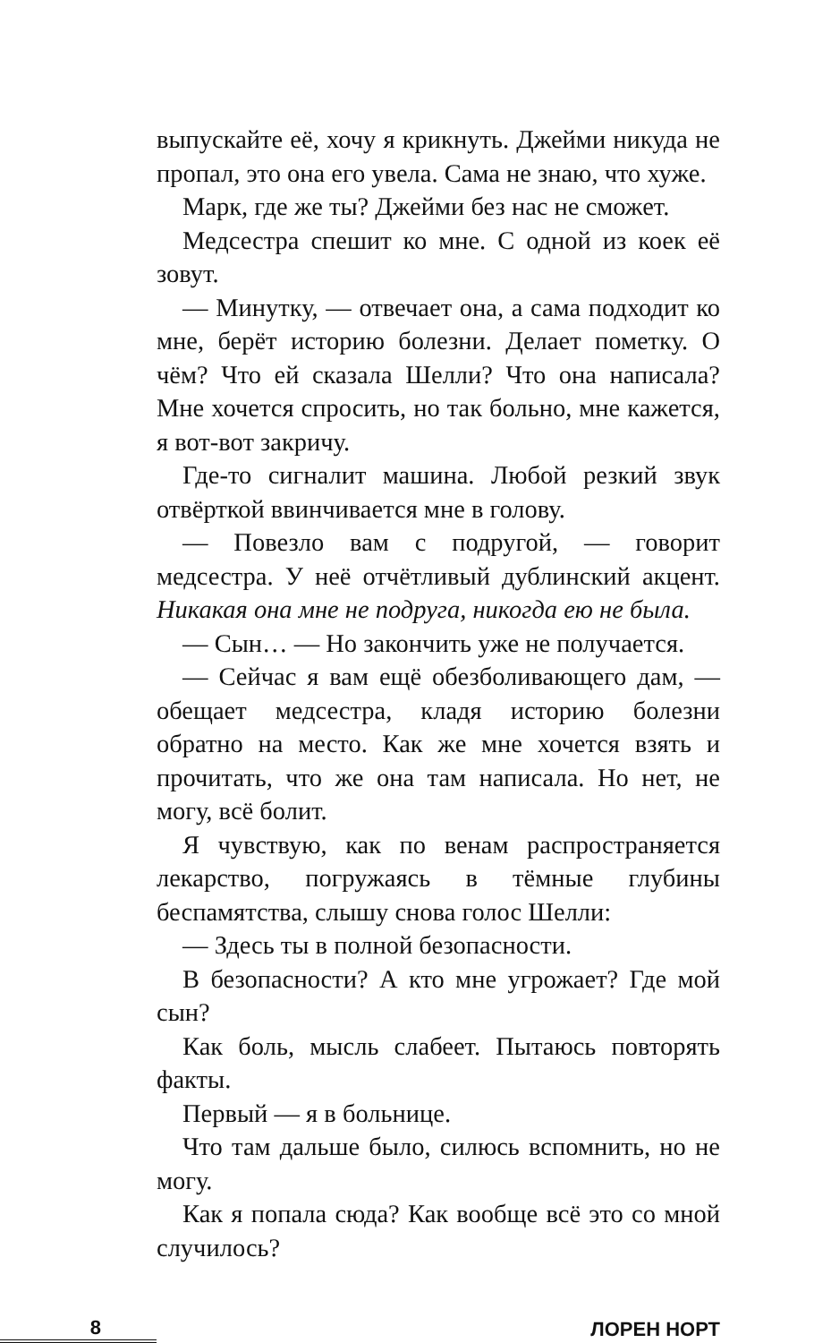выпускайте её, хочу я крикнуть. Джейми никуда не пропал, это она его увела. Сама не знаю, что хуже.
Марк, где же ты? Джейми без нас не сможет.
Медсестра спешит ко мне. С одной из коек её зовут.
— Минутку, — отвечает она, а сама подходит ко мне, берёт историю болезни. Делает пометку. О чём? Что ей сказала Шелли? Что она написала? Мне хочется спросить, но так больно, мне кажется, я вот-вот закричу.
Где-то сигналит машина. Любой резкий звук отвёрткой ввинчивается мне в голову.
— Повезло вам с подругой, — говорит медсестра. У неё отчётливый дублинский акцент. Никакая она мне не подруга, никогда ею не была.
— Сын… — Но закончить уже не получается.
— Сейчас я вам ещё обезболивающего дам, — обещает медсестра, кладя историю болезни обратно на место. Как же мне хочется взять и прочитать, что же она там написала. Но нет, не могу, всё болит.
Я чувствую, как по венам распространяется лекарство, погружаясь в тёмные глубины беспамятства, слышу снова голос Шелли:
— Здесь ты в полной безопасности.
В безопасности? А кто мне угрожает? Где мой сын?
Как боль, мысль слабеет. Пытаюсь повторять факты.
Первый — я в больнице.
Что там дальше было, силюсь вспомнить, но не могу.
Как я попала сюда? Как вообще всё это со мной случилось?
8
ЛОРЕН НОРТ